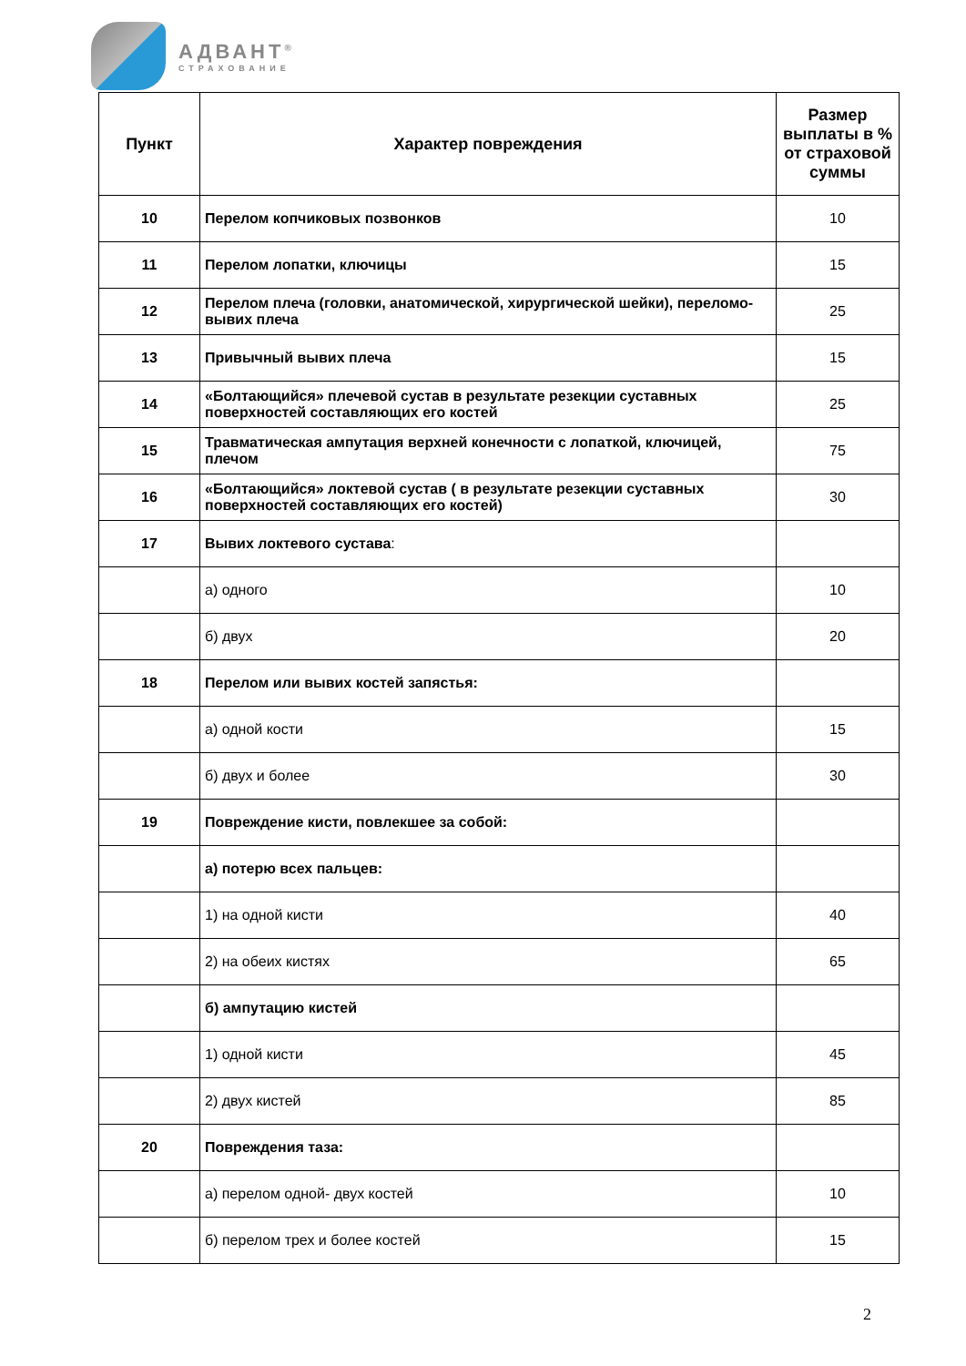АДВАНТ<sup>®</sup>
СТРАХОВАНИЕ
| Пункт | Характер повреждения | Размер выплаты в % от страховой суммы |
| --- | --- | --- |
| 10 | Перелом копчиковых позвонков | 10 |
| 11 | Перелом лопатки, ключицы | 15 |
| 12 | Перелом плеча (головки, анатомической, хирургической шейки), переломо-вывих плеча | 25 |
| 13 | Привычный вывих плеча | 15 |
| 14 | «Болтающийся» плечевой сустав в результате резекции суставных поверхностей составляющих его костей | 25 |
| 15 | Травматическая ампутация верхней конечности с лопаткой, ключицей, плечом | 75 |
| 16 | «Болтающийся» локтевой сустав ( в результате резекции суставных поверхностей составляющих его костей) | 30 |
| 17 | Вывих локтевого сустава : | |
| | а) одного | 10 |
| | б) двух | 20 |
| 18 | Перелом или вывих костей запястья: | |
| | а) одной кости | 15 |
| | б) двух и более | 30 |
| 19 | Повреждение кисти, повлекшее за собой: | |
| | а) потерю всех пальцев: | |
| | 1) на одной кисти | 40 |
| | 2) на обеих кистях | 65 |
| | б) ампутацию кистей | |
| | 1) одной кисти | 45 |
| | 2) двух кистей | 85 |
| 20 | Повреждения таза: | |
| | а) перелом одной- двух костей | 10 |
| | б) перелом трех и более костей | 15 |
2